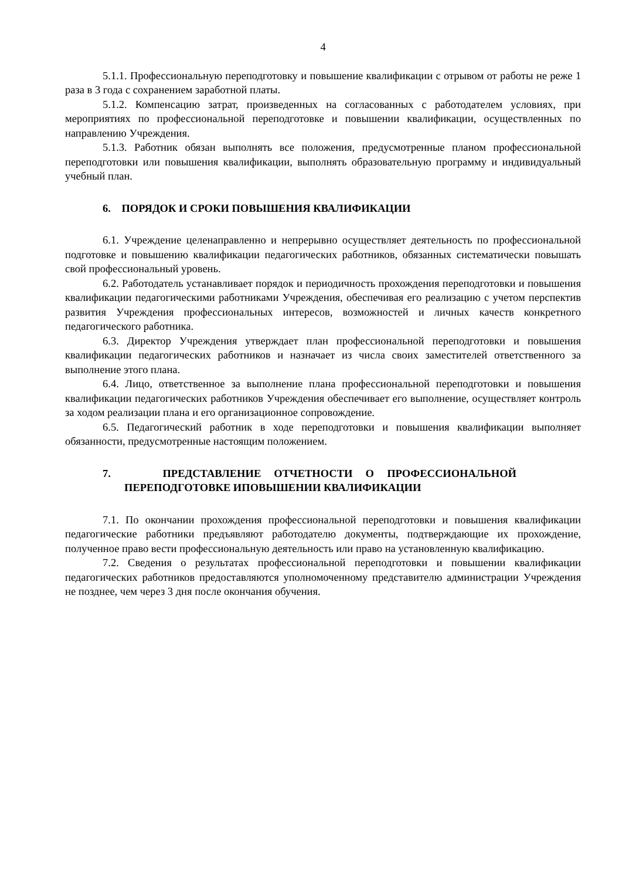4
5.1.1. Профессиональную переподготовку и повышение квалификации с отрывом от работы не реже 1 раза в 3 года с сохранением заработной платы.
5.1.2. Компенсацию затрат, произведенных на согласованных с работодателем условиях, при мероприятиях по профессиональной переподготовке и повышении квалификации, осуществленных по направлению Учреждения.
5.1.3. Работник обязан выполнять все положения, предусмотренные планом профессиональной переподготовки или повышения квалификации, выполнять образовательную программу и индивидуальный учебный план.
6. ПОРЯДОК И СРОКИ ПОВЫШЕНИЯ КВАЛИФИКАЦИИ
6.1. Учреждение целенаправленно и непрерывно осуществляет деятельность по профессиональной подготовке и повышению квалификации педагогических работников, обязанных систематически повышать свой профессиональный уровень.
6.2. Работодатель устанавливает порядок и периодичность прохождения переподготовки и повышения квалификации педагогическими работниками Учреждения, обеспечивая его реализацию с учетом перспектив развития Учреждения профессиональных интересов, возможностей и личных качеств конкретного педагогического работника.
6.3. Директор Учреждения утверждает план профессиональной переподготовки и повышения квалификации педагогических работников и назначает из числа своих заместителей ответственного за выполнение этого плана.
6.4. Лицо, ответственное за выполнение плана профессиональной переподготовки и повышения квалификации педагогических работников Учреждения обеспечивает его выполнение, осуществляет контроль за ходом реализации плана и его организационное сопровождение.
6.5. Педагогический работник в ходе переподготовки и повышения квалификации выполняет обязанности, предусмотренные настоящим положением.
7. ПРЕДСТАВЛЕНИЕ ОТЧЕТНОСТИ О ПРОФЕССИОНАЛЬНОЙ ПЕРЕПОДГОТОВКЕ ИПОВЫШЕНИИ КВАЛИФИКАЦИИ
7.1. По окончании прохождения профессиональной переподготовки и повышения квалификации педагогические работники предъявляют работодателю документы, подтверждающие их прохождение, полученное право вести профессиональную деятельность или право на установленную квалификацию.
7.2. Сведения о результатах профессиональной переподготовки и повышении квалификации педагогических работников предоставляются уполномоченному представителю администрации Учреждения не позднее, чем через 3 дня после окончания обучения.